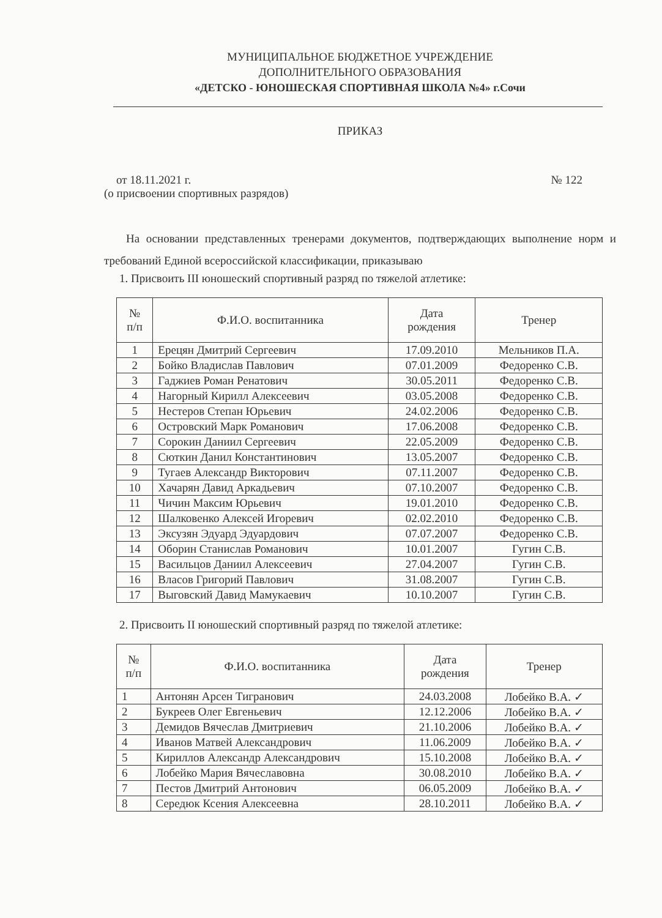МУНИЦИПАЛЬНОЕ БЮДЖЕТНОЕ УЧРЕЖДЕНИЕ
ДОПОЛНИТЕЛЬНОГО ОБРАЗОВАНИЯ
«ДЕТСКО - ЮНОШЕСКАЯ СПОРТИВНАЯ ШКОЛА №4» г.Сочи
ПРИКАЗ
от 18.11.2021 г. № 122
(о присвоении спортивных разрядов)
На основании представленных тренерами документов, подтверждающих выполнение норм и требований Единой всероссийской классификации, приказываю
1. Присвоить III юношеский спортивный разряд по тяжелой атлетике:
| № п/п | Ф.И.О. воспитанника | Дата рождения | Тренер |
| --- | --- | --- | --- |
| 1 | Ерецян Дмитрий Сергеевич | 17.09.2010 | Мельников П.А. |
| 2 | Бойко Владислав Павлович | 07.01.2009 | Федоренко С.В. |
| 3 | Гаджиев Роман Ренатович | 30.05.2011 | Федоренко С.В. |
| 4 | Нагорный Кирилл Алексеевич | 03.05.2008 | Федоренко С.В. |
| 5 | Нестеров Степан Юрьевич | 24.02.2006 | Федоренко С.В. |
| 6 | Островский Марк Романович | 17.06.2008 | Федоренко С.В. |
| 7 | Сорокин Даниил Сергеевич | 22.05.2009 | Федоренко С.В. |
| 8 | Сюткин Данил Константинович | 13.05.2007 | Федоренко С.В. |
| 9 | Тугаев Александр Викторович | 07.11.2007 | Федоренко С.В. |
| 10 | Хачарян Давид Аркадьевич | 07.10.2007 | Федоренко С.В. |
| 11 | Чичин Максим Юрьевич | 19.01.2010 | Федоренко С.В. |
| 12 | Шалковенко Алексей Игоревич | 02.02.2010 | Федоренко С.В. |
| 13 | Эксузян Эдуард Эдуардович | 07.07.2007 | Федоренко С.В. |
| 14 | Оборин Станислав Романович | 10.01.2007 | Гугин С.В. |
| 15 | Васильцов Даниил Алексеевич | 27.04.2007 | Гугин С.В. |
| 16 | Власов Григорий Павлович | 31.08.2007 | Гугин С.В. |
| 17 | Выговский Давид Мамукаевич | 10.10.2007 | Гугин С.В. |
2. Присвоить II юношеский спортивный разряд по тяжелой атлетике:
| № п/п | Ф.И.О. воспитанника | Дата рождения | Тренер |
| --- | --- | --- | --- |
| 1 | Антонян Арсен Тигранович | 24.03.2008 | Лобейко В.А. ✓ |
| 2 | Букреев Олег Евгеньевич | 12.12.2006 | Лобейко В.А. ✓ |
| 3 | Демидов Вячеслав Дмитриевич | 21.10.2006 | Лобейко В.А. ✓ |
| 4 | Иванов Матвей Александрович | 11.06.2009 | Лобейко В.А. ✓ |
| 5 | Кириллов Александр Александрович | 15.10.2008 | Лобейко В.А. ✓ |
| 6 | Лобейко Мария Вячеславовна | 30.08.2010 | Лобейко В.А. ✓ |
| 7 | Пестов Дмитрий Антонович | 06.05.2009 | Лобейко В.А. ✓ |
| 8 | Середюк Ксения Алексеевна | 28.10.2011 | Лобейко В.А. ✓ |